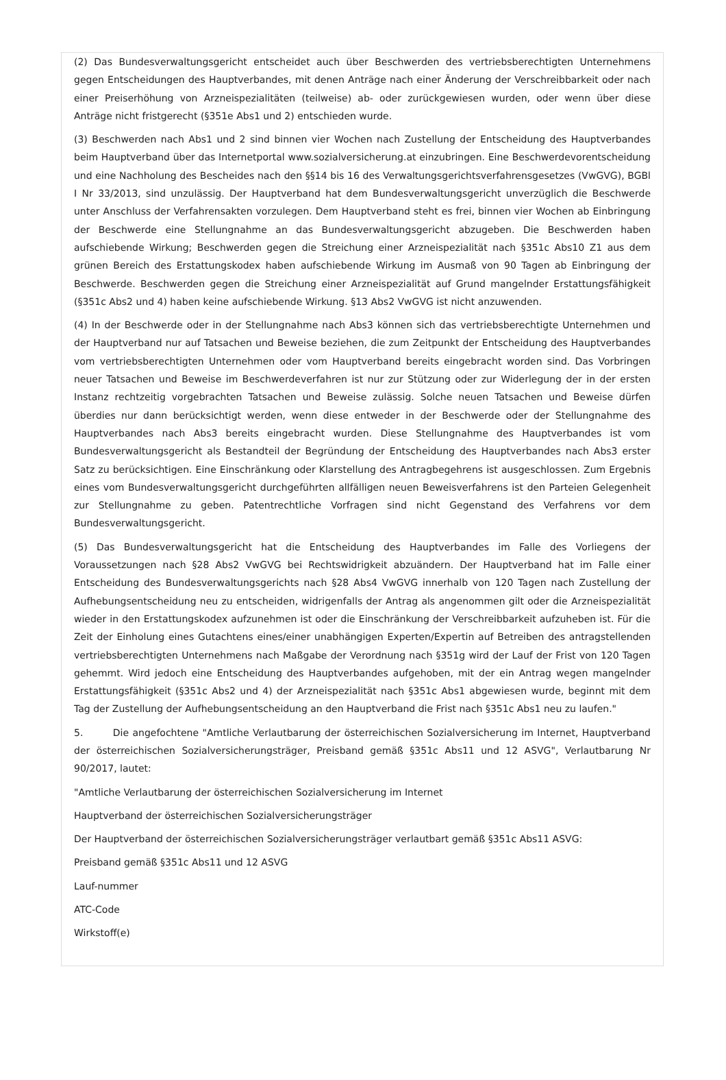(2) Das Bundesverwaltungsgericht entscheidet auch über Beschwerden des vertriebsberechtigten Unternehmens gegen Entscheidungen des Hauptverbandes, mit denen Anträge nach einer Änderung der Verschreibbarkeit oder nach einer Preiserhöhung von Arzneispezialitäten (teilweise) ab- oder zurückgewiesen wurden, oder wenn über diese Anträge nicht fristgerecht (§351e Abs1 und 2) entschieden wurde.
(3) Beschwerden nach Abs1 und 2 sind binnen vier Wochen nach Zustellung der Entscheidung des Hauptverbandes beim Hauptverband über das Internetportal www.sozialversicherung.at einzubringen. Eine Beschwerdevorentscheidung und eine Nachholung des Bescheides nach den §§14 bis 16 des Verwaltungsgerichtsverfahrensgesetzes (VwGVG), BGBl I Nr 33/2013, sind unzulässig. Der Hauptverband hat dem Bundesverwaltungsgericht unverzüglich die Beschwerde unter Anschluss der Verfahrensakten vorzulegen. Dem Hauptverband steht es frei, binnen vier Wochen ab Einbringung der Beschwerde eine Stellungnahme an das Bundesverwaltungsgericht abzugeben. Die Beschwerden haben aufschiebende Wirkung; Beschwerden gegen die Streichung einer Arzneispezialität nach §351c Abs10 Z1 aus dem grünen Bereich des Erstattungskodex haben aufschiebende Wirkung im Ausmaß von 90 Tagen ab Einbringung der Beschwerde. Beschwerden gegen die Streichung einer Arzneispezialität auf Grund mangelnder Erstattungsfähigkeit (§351c Abs2 und 4) haben keine aufschiebende Wirkung. §13 Abs2 VwGVG ist nicht anzuwenden.
(4) In der Beschwerde oder in der Stellungnahme nach Abs3 können sich das vertriebsberechtigte Unternehmen und der Hauptverband nur auf Tatsachen und Beweise beziehen, die zum Zeitpunkt der Entscheidung des Hauptverbandes vom vertriebsberechtigten Unternehmen oder vom Hauptverband bereits eingebracht worden sind. Das Vorbringen neuer Tatsachen und Beweise im Beschwerdeverfahren ist nur zur Stützung oder zur Widerlegung der in der ersten Instanz rechtzeitig vorgebrachten Tatsachen und Beweise zulässig. Solche neuen Tatsachen und Beweise dürfen überdies nur dann berücksichtigt werden, wenn diese entweder in der Beschwerde oder der Stellungnahme des Hauptverbandes nach Abs3 bereits eingebracht wurden. Diese Stellungnahme des Hauptverbandes ist vom Bundesverwaltungsgericht als Bestandteil der Begründung der Entscheidung des Hauptverbandes nach Abs3 erster Satz zu berücksichtigen. Eine Einschränkung oder Klarstellung des Antragbegehrens ist ausgeschlossen. Zum Ergebnis eines vom Bundesverwaltungsgericht durchgeführten allfälligen neuen Beweisverfahrens ist den Parteien Gelegenheit zur Stellungnahme zu geben. Patentrechtliche Vorfragen sind nicht Gegenstand des Verfahrens vor dem Bundesverwaltungsgericht.
(5) Das Bundesverwaltungsgericht hat die Entscheidung des Hauptverbandes im Falle des Vorliegens der Voraussetzungen nach §28 Abs2 VwGVG bei Rechtswidrigkeit abzuändern. Der Hauptverband hat im Falle einer Entscheidung des Bundesverwaltungsgerichts nach §28 Abs4 VwGVG innerhalb von 120 Tagen nach Zustellung der Aufhebungsentscheidung neu zu entscheiden, widrigenfalls der Antrag als angenommen gilt oder die Arzneispezialität wieder in den Erstattungskodex aufzunehmen ist oder die Einschränkung der Verschreibbarkeit aufzuheben ist. Für die Zeit der Einholung eines Gutachtens eines/einer unabhängigen Experten/Expertin auf Betreiben des antragstellenden vertriebsberechtigten Unternehmens nach Maßgabe der Verordnung nach §351g wird der Lauf der Frist von 120 Tagen gehemmt. Wird jedoch eine Entscheidung des Hauptverbandes aufgehoben, mit der ein Antrag wegen mangelnder Erstattungsfähigkeit (§351c Abs2 und 4) der Arzneispezialität nach §351c Abs1 abgewiesen wurde, beginnt mit dem Tag der Zustellung der Aufhebungsentscheidung an den Hauptverband die Frist nach §351c Abs1 neu zu laufen."
5. Die angefochtene "Amtliche Verlautbarung der österreichischen Sozialversicherung im Internet, Hauptverband der österreichischen Sozialversicherungsträger, Preisband gemäß §351c Abs11 und 12 ASVG", Verlautbarung Nr 90/2017, lautet:
"Amtliche Verlautbarung der österreichischen Sozialversicherung im Internet
Hauptverband der österreichischen Sozialversicherungsträger
Der Hauptverband der österreichischen Sozialversicherungsträger verlautbart gemäß §351c Abs11 ASVG:
Preisband gemäß §351c Abs11 und 12 ASVG
Lauf-nummer
ATC-Code
Wirkstoff(e)